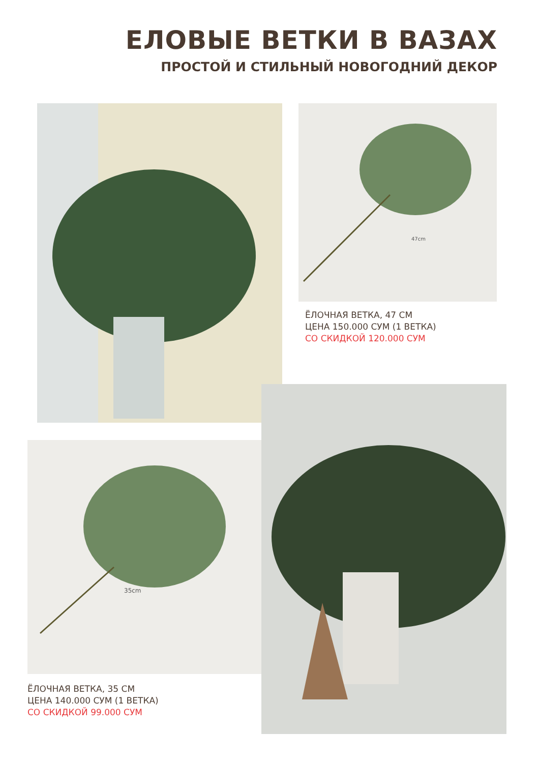ЕЛОВЫЕ ВЕТКИ В ВАЗАХ
ПРОСТОЙ И СТИЛЬНЫЙ НОВОГОДНИЙ ДЕКОР
47cm
ЁЛОЧНАЯ ВЕТКА, 47 СМ
ЦЕНА 150.000 СУМ (1 ВЕТКА)
СО СКИДКОЙ 120.000 СУМ
35cm
ЁЛОЧНАЯ ВЕТКА, 35 СМ
ЦЕНА 140.000 СУМ (1 ВЕТКА)
СО СКИДКОЙ 99.000 СУМ